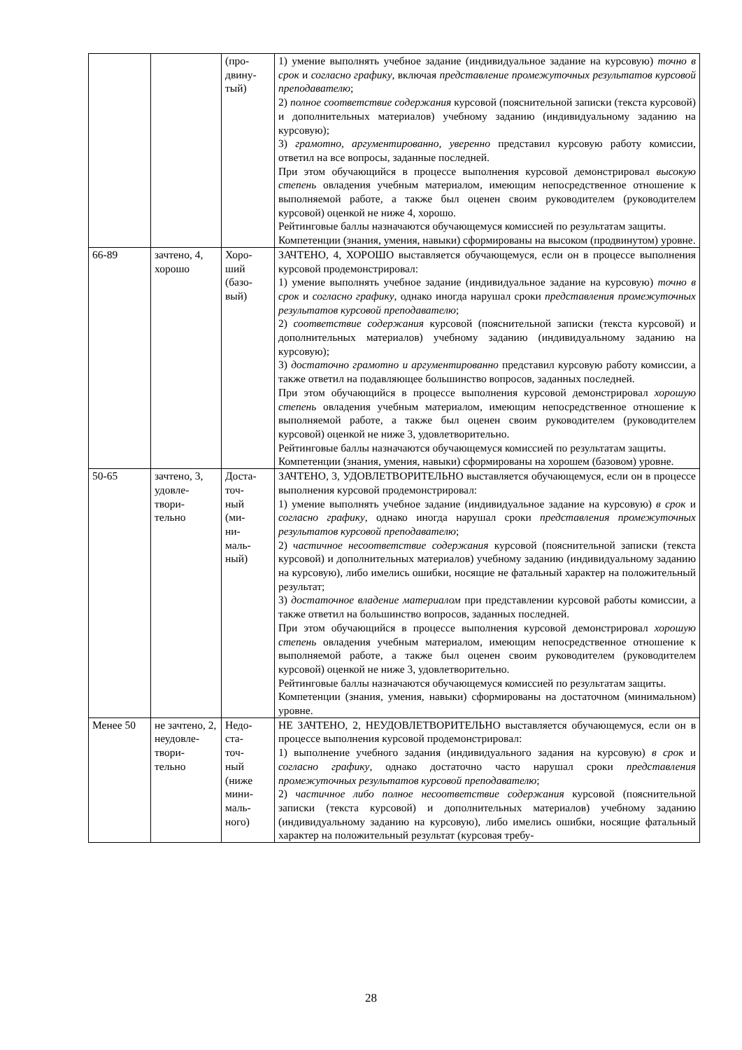| | | (про- двину- тый) | 1) умение выполнять учебное задание (индивидуальное задание на курсовую) точно в срок и согласно графику , включая представление промежуточных результатов курсовой преподавателю ; 2) полное соответствие содержания курсовой (пояснительной записки (текста курсовой) и дополнительных материалов) учебному заданию (индивидуальному заданию на курсовую); 3) грамотно, аргументированно, уверенно представил курсовую работу комиссии, ответил на все вопросы, заданные последней. При этом обучающийся в процессе выполнения курсовой демонстрировал высокую степень овладения учебным материалом, имеющим непосредственное отношение к выполняемой работе, а также был оценен своим руководителем (руководителем курсовой) оценкой не ниже 4, хорошо. Рейтинговые баллы назначаются обучающемуся комиссией по результатам защиты. Компетенции (знания, умения, навыки) сформированы на высоком (продвинутом) уровне. |
| 66-89 | зачтено, 4, хорошо | Хоро- ший (базо- вый) | ЗАЧТЕНО, 4, ХОРОШО выставляется обучающемуся, если он в процессе выполнения курсовой продемонстрировал: 1) умение выполнять учебное задание (индивидуальное задание на курсовую) точно в срок и согласно графику , однако иногда нарушал сроки представления промежуточных результатов курсовой преподавателю ; 2) соответствие содержания курсовой (пояснительной записки (текста курсовой) и дополнительных материалов) учебному заданию (индивидуальному заданию на курсовую); 3) достаточно грамотно и аргументированно представил курсовую работу комиссии, а также ответил на подавляющее большинство вопросов, заданных последней. При этом обучающийся в процессе выполнения курсовой демонстрировал хорошую степень овладения учебным материалом, имеющим непосредственное отношение к выполняемой работе, а также был оценен своим руководителем (руководителем курсовой) оценкой не ниже 3, удовлетворительно. Рейтинговые баллы назначаются обучающемуся комиссией по результатам защиты. Компетенции (знания, умения, навыки) сформированы на хорошем (базовом) уровне. |
| 50-65 | зачтено, 3, удовле- твори- тельно | Доста- точ- ный (ми- ни- маль- ный) | ЗАЧТЕНО, 3, УДОВЛЕТВОРИТЕЛЬНО выставляется обучающемуся, если он в процессе выполнения курсовой продемонстрировал: 1) умение выполнять учебное задание (индивидуальное задание на курсовую) в срок и согласно графику , однако иногда нарушал сроки представления промежуточных результатов курсовой преподавателю ; 2) частичное несоответствие содержания курсовой (пояснительной записки (текста курсовой) и дополнительных материалов) учебному заданию (индивидуальному заданию на курсовую), либо имелись ошибки, носящие не фатальный характер на положительный результат; 3) достаточное владение материалом при представлении курсовой работы комиссии, а также ответил на большинство вопросов, заданных последней. При этом обучающийся в процессе выполнения курсовой демонстрировал хорошую степень овладения учебным материалом, имеющим непосредственное отношение к выполняемой работе, а также был оценен своим руководителем (руководителем курсовой) оценкой не ниже 3, удовлетворительно. Рейтинговые баллы назначаются обучающемуся комиссией по результатам защиты. Компетенции (знания, умения, навыки) сформированы на достаточном (минимальном) уровне. |
| Менее 50 | не зачтено, 2, неудовле- твори- тельно | Недо- ста- точ- ный (ниже мини- маль- ного) | НЕ ЗАЧТЕНО, 2, НЕУДОВЛЕТВОРИТЕЛЬНО выставляется обучающемуся, если он в процессе выполнения курсовой продемонстрировал: 1) выполнение учебного задания (индивидуального задания на курсовую) в срок и согласно графику , однако достаточно часто нарушал сроки представления промежуточных результатов курсовой преподавателю ; 2) частичное либо полное несоответствие содержания курсовой (пояснительной записки (текста курсовой) и дополнительных материалов) учебному заданию (индивидуальному заданию на курсовую), либо имелись ошибки, носящие фатальный характер на положительный результат (курсовая требу- |
28